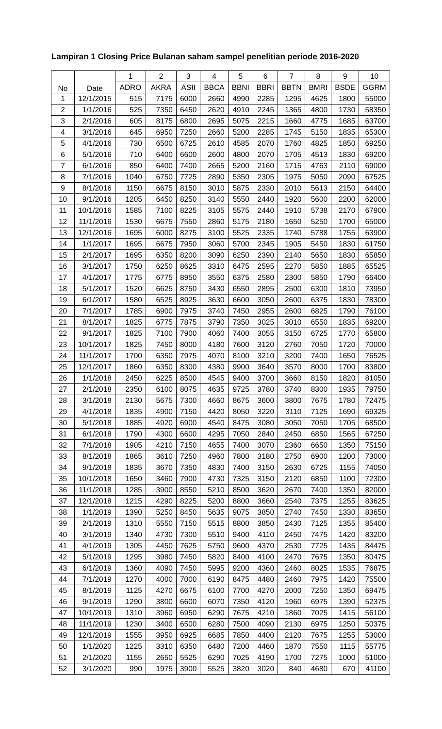Lampiran 1 Closing Price Bulanan saham sampel penelitian periode 2016-2020
| No | Date | 1 | 2 | 3 | 4 | 5 | 6 | 7 | 8 | 9 | 10 |
| --- | --- | --- | --- | --- | --- | --- | --- | --- | --- | --- | --- |
| | | ADRO | AKRA | ASII | BBCA | BBNI | BBRI | BBTN | BMRI | BSDE | GGRM |
| 1 | 12/1/2015 | 515 | 7175 | 6000 | 2660 | 4990 | 2285 | 1295 | 4625 | 1800 | 55000 |
| 2 | 1/1/2016 | 525 | 7350 | 6450 | 2620 | 4910 | 2245 | 1365 | 4800 | 1730 | 58350 |
| 3 | 2/1/2016 | 605 | 8175 | 6800 | 2695 | 5075 | 2215 | 1660 | 4775 | 1685 | 63700 |
| 4 | 3/1/2016 | 645 | 6950 | 7250 | 2660 | 5200 | 2285 | 1745 | 5150 | 1835 | 65300 |
| 5 | 4/1/2016 | 730 | 6500 | 6725 | 2610 | 4585 | 2070 | 1760 | 4825 | 1850 | 69250 |
| 6 | 5/1/2016 | 710 | 6400 | 6600 | 2600 | 4800 | 2070 | 1705 | 4513 | 1830 | 69200 |
| 7 | 6/1/2016 | 850 | 6400 | 7400 | 2665 | 5200 | 2160 | 1715 | 4763 | 2110 | 69000 |
| 8 | 7/1/2016 | 1040 | 6750 | 7725 | 2890 | 5350 | 2305 | 1975 | 5050 | 2090 | 67525 |
| 9 | 8/1/2016 | 1150 | 6675 | 8150 | 3010 | 5875 | 2330 | 2010 | 5613 | 2150 | 64400 |
| 10 | 9/1/2016 | 1205 | 6450 | 8250 | 3140 | 5550 | 2440 | 1920 | 5600 | 2200 | 62000 |
| 11 | 10/1/2016 | 1585 | 7100 | 8225 | 3105 | 5575 | 2440 | 1910 | 5738 | 2170 | 67900 |
| 12 | 11/1/2016 | 1530 | 6675 | 7550 | 2860 | 5175 | 2180 | 1650 | 5250 | 1700 | 65000 |
| 13 | 12/1/2016 | 1695 | 6000 | 8275 | 3100 | 5525 | 2335 | 1740 | 5788 | 1755 | 63900 |
| 14 | 1/1/2017 | 1695 | 6675 | 7950 | 3060 | 5700 | 2345 | 1905 | 5450 | 1830 | 61750 |
| 15 | 2/1/2017 | 1695 | 6350 | 8200 | 3090 | 6250 | 2390 | 2140 | 5650 | 1830 | 65850 |
| 16 | 3/1/2017 | 1750 | 6250 | 8625 | 3310 | 6475 | 2595 | 2270 | 5850 | 1885 | 65525 |
| 17 | 4/1/2017 | 1775 | 6775 | 8950 | 3550 | 6375 | 2580 | 2300 | 5850 | 1790 | 66400 |
| 18 | 5/1/2017 | 1520 | 6625 | 8750 | 3430 | 6550 | 2895 | 2500 | 6300 | 1810 | 73950 |
| 19 | 6/1/2017 | 1580 | 6525 | 8925 | 3630 | 6600 | 3050 | 2600 | 6375 | 1830 | 78300 |
| 20 | 7/1/2017 | 1785 | 6900 | 7975 | 3740 | 7450 | 2955 | 2600 | 6825 | 1790 | 76100 |
| 21 | 8/1/2017 | 1825 | 6775 | 7875 | 3790 | 7350 | 3025 | 3010 | 6550 | 1835 | 69200 |
| 22 | 9/1/2017 | 1825 | 7100 | 7900 | 4060 | 7400 | 3055 | 3150 | 6725 | 1770 | 65800 |
| 23 | 10/1/2017 | 1825 | 7450 | 8000 | 4180 | 7600 | 3120 | 2760 | 7050 | 1720 | 70000 |
| 24 | 11/1/2017 | 1700 | 6350 | 7975 | 4070 | 8100 | 3210 | 3200 | 7400 | 1650 | 76525 |
| 25 | 12/1/2017 | 1860 | 6350 | 8300 | 4380 | 9900 | 3640 | 3570 | 8000 | 1700 | 83800 |
| 26 | 1/1/2018 | 2450 | 6225 | 8500 | 4545 | 9400 | 3700 | 3660 | 8150 | 1820 | 81050 |
| 27 | 2/1/2018 | 2350 | 6100 | 8075 | 4635 | 9725 | 3780 | 3740 | 8300 | 1935 | 79750 |
| 28 | 3/1/2018 | 2130 | 5675 | 7300 | 4660 | 8675 | 3600 | 3800 | 7675 | 1780 | 72475 |
| 29 | 4/1/2018 | 1835 | 4900 | 7150 | 4420 | 8050 | 3220 | 3110 | 7125 | 1690 | 69325 |
| 30 | 5/1/2018 | 1885 | 4920 | 6900 | 4540 | 8475 | 3080 | 3050 | 7050 | 1705 | 68500 |
| 31 | 6/1/2018 | 1790 | 4300 | 6600 | 4295 | 7050 | 2840 | 2450 | 6850 | 1565 | 67250 |
| 32 | 7/1/2018 | 1905 | 4210 | 7150 | 4655 | 7400 | 3070 | 2360 | 6650 | 1350 | 75150 |
| 33 | 8/1/2018 | 1865 | 3610 | 7250 | 4960 | 7800 | 3180 | 2750 | 6900 | 1200 | 73000 |
| 34 | 9/1/2018 | 1835 | 3670 | 7350 | 4830 | 7400 | 3150 | 2630 | 6725 | 1155 | 74050 |
| 35 | 10/1/2018 | 1650 | 3460 | 7900 | 4730 | 7325 | 3150 | 2120 | 6850 | 1100 | 72300 |
| 36 | 11/1/2018 | 1285 | 3900 | 8550 | 5210 | 8500 | 3620 | 2670 | 7400 | 1350 | 82000 |
| 37 | 12/1/2018 | 1215 | 4290 | 8225 | 5200 | 8800 | 3660 | 2540 | 7375 | 1255 | 83625 |
| 38 | 1/1/2019 | 1390 | 5250 | 8450 | 5635 | 9075 | 3850 | 2740 | 7450 | 1330 | 83650 |
| 39 | 2/1/2019 | 1310 | 5550 | 7150 | 5515 | 8800 | 3850 | 2430 | 7125 | 1355 | 85400 |
| 40 | 3/1/2019 | 1340 | 4730 | 7300 | 5510 | 9400 | 4110 | 2450 | 7475 | 1420 | 83200 |
| 41 | 4/1/2019 | 1305 | 4450 | 7625 | 5750 | 9600 | 4370 | 2530 | 7725 | 1435 | 84475 |
| 42 | 5/1/2019 | 1295 | 3980 | 7450 | 5820 | 8400 | 4100 | 2470 | 7675 | 1350 | 80475 |
| 43 | 6/1/2019 | 1360 | 4090 | 7450 | 5995 | 9200 | 4360 | 2460 | 8025 | 1535 | 76875 |
| 44 | 7/1/2019 | 1270 | 4000 | 7000 | 6190 | 8475 | 4480 | 2460 | 7975 | 1420 | 75500 |
| 45 | 8/1/2019 | 1125 | 4270 | 6675 | 6100 | 7700 | 4270 | 2000 | 7250 | 1350 | 69475 |
| 46 | 9/1/2019 | 1290 | 3800 | 6600 | 6070 | 7350 | 4120 | 1960 | 6975 | 1390 | 52375 |
| 47 | 10/1/2019 | 1310 | 3960 | 6950 | 6290 | 7675 | 4210 | 1860 | 7025 | 1415 | 56100 |
| 48 | 11/1/2019 | 1230 | 3400 | 6500 | 6280 | 7500 | 4090 | 2130 | 6975 | 1250 | 50375 |
| 49 | 12/1/2019 | 1555 | 3950 | 6925 | 6685 | 7850 | 4400 | 2120 | 7675 | 1255 | 53000 |
| 50 | 1/1/2020 | 1225 | 3310 | 6350 | 6480 | 7200 | 4460 | 1870 | 7550 | 1115 | 55775 |
| 51 | 2/1/2020 | 1155 | 2650 | 5525 | 6290 | 7025 | 4190 | 1700 | 7275 | 1000 | 51000 |
| 52 | 3/1/2020 | 990 | 1975 | 3900 | 5525 | 3820 | 3020 | 840 | 4680 | 670 | 41100 |